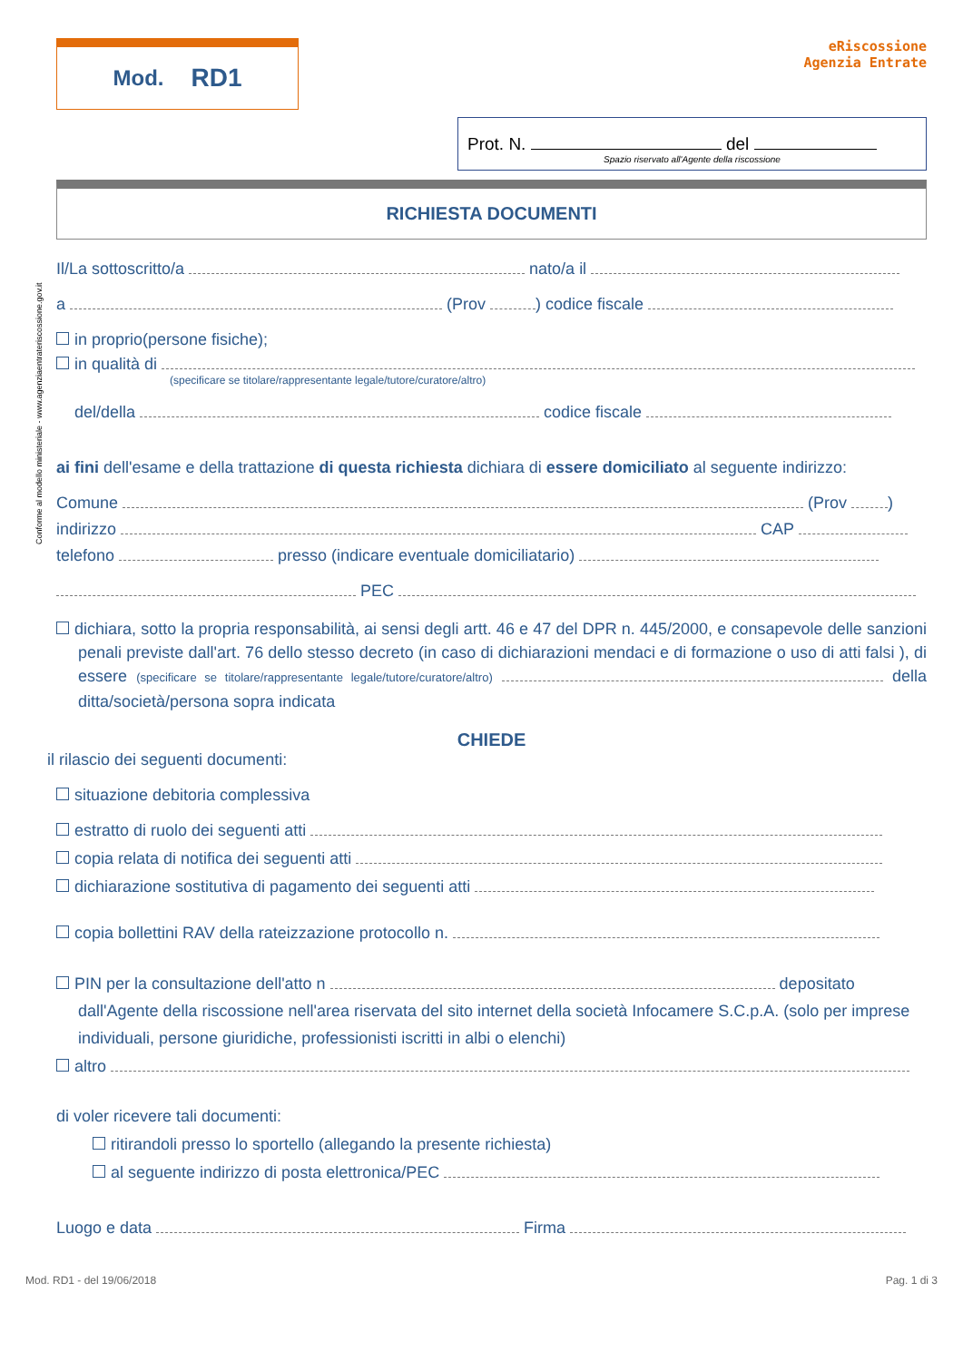Conforme al modello ministeriale - www.agenziaentrateriscossione.gov.it
Mod. RD1
eRiscossione
Agenzia Entrate
Prot. N. del
Spazio riservato all'Agente della riscossione
RICHIESTA DOCUMENTI
Il/La sottoscritto/a nato/a il
a (Prov ) codice fiscale
in proprio(persone fisiche);
in qualità di
(specificare se titolare/rappresentante legale/tutore/curatore/altro)
del/della codice fiscale
ai fini dell'esame e della trattazione di questa richiesta dichiara di essere domiciliato al seguente indirizzo:
Comune (Prov )
indirizzo CAP
telefono presso (indicare eventuale domiciliatario)
PEC
dichiara, sotto la propria responsabilità, ai sensi degli artt. 46 e 47 del DPR n. 445/2000, e consapevole delle sanzioni penali previste dall'art. 76 dello stesso decreto (in caso di dichiarazioni mendaci e di formazione o uso di atti falsi ), di essere (specificare se titolare/rappresentante legale/tutore/curatore/altro) della ditta/società/persona sopra indicata
CHIEDE
il rilascio dei seguenti documenti:
situazione debitoria complessiva
estratto di ruolo dei seguenti atti
copia relata di notifica dei seguenti atti
dichiarazione sostitutiva di pagamento dei seguenti atti
copia bollettini RAV della rateizzazione protocollo n.
PIN per la consultazione dell'atto n depositato dall'Agente della riscossione nell'area riservata del sito internet della società Infocamere S.C.p.A. (solo per imprese individuali, persone giuridiche, professionisti iscritti in albi o elenchi)
altro
di voler ricevere tali documenti:
ritirandoli presso lo sportello (allegando la presente richiesta)
al seguente indirizzo di posta elettronica/PEC
Luogo e data Firma
Mod. RD1 - del 19/06/2018 Pag. 1 di 3